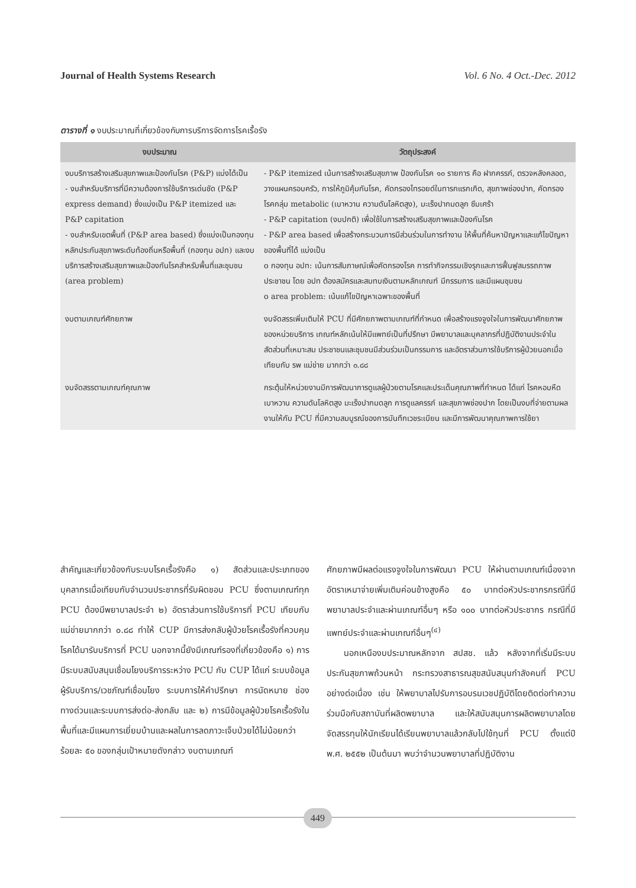Journal of Health Systems Research Vol. 6 No. 4 Oct.-Dec. 2012
ตารางที่ ๑ งบประมาณที่เกี่ยวข้องกับการบริการจัดการโรคเรื้อรัง
| งบประมาณ | วัตถุประสงค์ |
| --- | --- |
| งบบริการสร้างเสริมสุขภาพและป้องกันโรค (P&P) แบ่งได้เป็น - งบสำหรับบริการที่มีความต้องการใช้บริการเด่นชัด (P&P express demand) ซึ่งแบ่งเป็น P&P itemized และ P&P capitation - งบสำหรับเขตพื้นที่ (P&P area based) ซึ่งแบ่งเป็นกองทุนหลักประกันสุขภาพระดับท้องถิ่นหรือพื้นที่ (กองทุน อปท) และงบบริการสร้างเสริมสุขภาพและป้องกันโรคสำหรับพื้นที่และชุมชน (area problem) | - P&P itemized เน้นการสร้างเสริมสุขภาพ ป้องกันโรค ๑๐ รายการ คือ ฝากครรภ์, ตรวจหลังคลอด, วางแผนครอบครัว, การให้ภูมิคุ้มกันโรค, คัดกรองไทรอยด์ในทารกแรกเกิด, สุขภาพช่องปาก, คัดกรองโรคกลุ่ม metabolic (เบาหวาน ความดันโลหิตสูง), มะเร็งปากมดลูก ซึมเศร้า - P&P capitation (งบปกติ) เพื่อใช้ในการสร้างเสริมสุขภาพและป้องกันโรค - P&P area based เพื่อสร้างกระบวนการมีส่วนร่วมในการทำงาน ให้พื้นที่ค้นหาปัญหาและแก้ไขปัญหาของพื้นที่ได้ แบ่งเป็น o กองทุน อปท: เน้นการสัมภาษณ์เพื่อคัดกรองโรค การทำกิจกรรมเชิงรุกและการฟื้นฟูสมรรถภาพประชาชน โดย อปท ต้องสมัครและสมทบเงินตามหลักเกณฑ์ มีกรรมการ และมีแผนชุมชน o area problem: เน้นแก้ไขปัญหาเฉพาะของพื้นที่ |
| งบตามเกณฑ์ศักยภาพ | งบจัดสรรเพิ่มเติมให้ PCU ที่มีศักยภาพตามเกณฑ์ที่กำหนด เพื่อสร้างแรงจูงใจในการพัฒนาศักยภาพของหน่วยบริการ เกณฑ์หลักเน้นให้มีแพทย์เป็นที่ปรึกษา มีพยาบาลและบุคลากรที่ปฏิบัติงานประจำในสัดส่วนที่เหมาะสม ประชาชนและชุมชนมีส่วนร่วมเป็นกรรมการ และอัตราส่วนการใช้บริการผู้ป่วยนอกเมื่อเทียบกับ รพ แม่ข่าย มากกว่า ๐.๘๘ |
| งบจัดสรรตามเกณฑ์คุณภาพ | กระตุ้นให้หน่วยงานมีการพัฒนาการดูแลผู้ป่วยตามโรคและประเด็นคุณภาพที่กำหนด ได้แก่ โรคหอบหืด เบาหวาน ความดันโลหิตสูง มะเร็งปากมดลูก การดูแลครรภ์ และสุขภาพช่องปาก โดยเป็นงบที่จ่ายตามผลงานให้กับ PCU ที่มีความสมบูรณ์ของการบันทึกเวชระเบียน และมีการพัฒนาคุณภาพการใช้ยา |
สำคัญและเกี่ยวข้องกับระบบโรคเรื้อรังคือ ๑) สัดส่วนและประเภทของบุคลากรเมื่อเทียบกับจำนวนประชากรที่รับผิดชอบ PCU ซึ่งตามเกณฑ์ทุก PCU ต้องมีพยาบาลประจำ ๒) อัตราส่วนการใช้บริการที่ PCU เทียบกับแม่ข่ายมากกว่า ๐.๘๘ ทำให้ CUP มีการส่งกลับผู้ป่วยโรคเรื้อรังที่ควบคุมโรคได้มารับบริการที่ PCU นอกจากนี้ยังมีเกณฑ์รองที่เกี่ยวข้องคือ ๑) การมีระบบสนับสนุนเชื่อมโยงบริการระหว่าง PCU กับ CUP ได้แก่ ระบบข้อมูลผู้รับบริการ/เวชภัณฑ์เชื่อมโยง ระบบการให้คำปรึกษา การนัดหมาย ช่องทางด่วนและระบบการส่งต่อ-ส่งกลับ และ ๒) การมีข้อมูลผู้ป่วยโรคเรื้อรังในพื้นที่และมีแผนการเยี่ยมบ้านและผลในการลดภาวะเจ็บป่วยได้ไม่น้อยกว่าร้อยละ ๕๐ ของกลุ่มเป้าหมายดังกล่าว งบตามเกณฑ์
ศักยภาพมีผลต่อแรงจูงใจในการพัฒนา PCU ให้ผ่านตามเกณฑ์เนื่องจากอัตราเหมาจ่ายเพิ่มเติมค่อนข้างสูงคือ ๕๐ บาทต่อหัวประชากรกรณีที่มีพยาบาลประจำและผ่านเกณฑ์อื่นๆ หรือ ๑๐๐ บาทต่อหัวประชากร กรณีที่มีแพทย์ประจำและผ่านเกณฑ์อื่นๆ<sup>(๔)</sup>
  นอกเหนืองบประมาณหลักจาก สปสช. แล้ว หลังจากที่เริ่มมีระบบประกันสุขภาพถ้วนหน้า กระทรวงสาธารณสุขสนับสนุนกำลังคนที่ PCU อย่างต่อเนื่อง เช่น ให้พยาบาลไปรับการอบรมเวชปฏิบัติโดยติดต่อทำความร่วมมือกับสถาบันที่ผลิตพยาบาล และให้สนับสนุนการผลิตพยาบาลโดยจัดสรรทุนให้นักเรียนได้เรียนพยาบาลแล้วกลับไปใช้ทุนที่ PCU ตั้งแต่ปี พ.ศ. ๒๕๕๒ เป็นต้นมา พบว่าจำนวนพยาบาลที่ปฏิบัติงาน
449